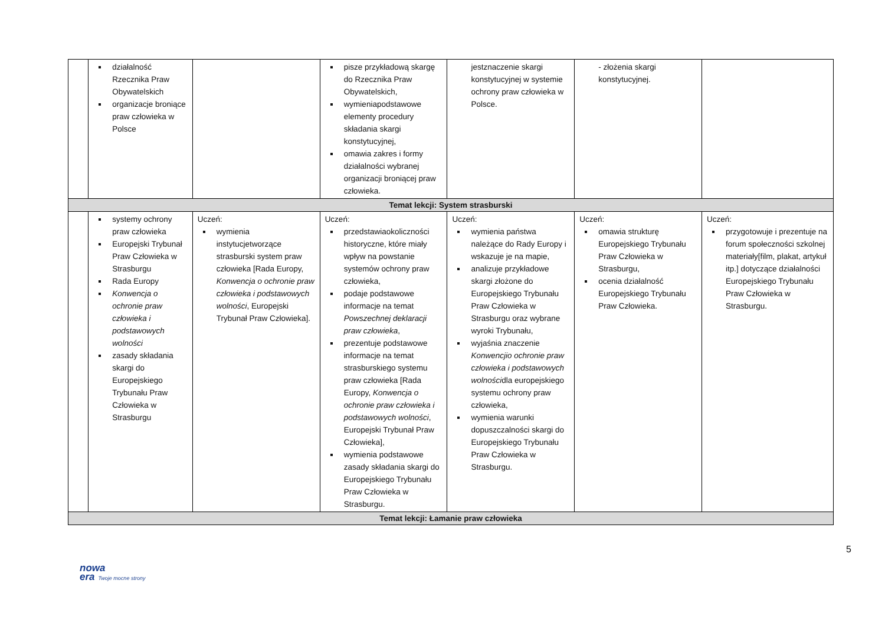| | działalność Rzecznika Praw Obywatelskich organizacje broniące praw człowieka w Polsce | | pisze przykładową skargę do Rzecznika Praw Obywatelskich, wymieniapodstawowe elementy procedury składania skargi konstytucyjnej, omawia zakres i formy działalności wybranej organizacji broniącej praw człowieka. | jestznaczenie skargi konstytucyjnej w systemie ochrony praw człowieka w Polsce. | - złożenia skargi konstytucyjnej. | |
| Temat lekcji: System strasburski | | | | | | |
| | systemy ochrony praw człowieka Europejski Trybunał Praw Człowieka w Strasburgu Rada Europy Konwencja o ochronie praw człowieka i podstawowych wolności zasady składania skargi do Europejskiego Trybunału Praw Człowieka w Strasburgu | Uczeń: wymienia instytucjetworzące strasburski system praw człowieka [Rada Europy, Konwencja o ochronie praw człowieka i podstawowych wolności , Europejski Trybunał Praw Człowieka]. | Uczeń: przedstawiaokoliczności historyczne, które miały wpływ na powstanie systemów ochrony praw człowieka, podaje podstawowe informacje na temat Powszechnej deklaracji praw człowieka , prezentuje podstawowe informacje na temat strasburskiego systemu praw człowieka [Rada Europy, Konwencja o ochronie praw człowieka i podstawowych wolności , Europejski Trybunał Praw Człowieka], wymienia podstawowe zasady składania skargi do Europejskiego Trybunału Praw Człowieka w Strasburgu. | Uczeń: wymienia państwa należące do Rady Europy i wskazuje je na mapie, analizuje przykładowe skargi złożone do Europejskiego Trybunału Praw Człowieka w Strasburgu oraz wybrane wyroki Trybunału, wyjaśnia znaczenie Konwencjio ochronie praw człowieka i podstawowych wolności dla europejskiego systemu ochrony praw człowieka, wymienia warunki dopuszczalności skargi do Europejskiego Trybunału Praw Człowieka w Strasburgu. | Uczeń: omawia strukturę Europejskiego Trybunału Praw Człowieka w Strasburgu, ocenia działalność Europejskiego Trybunału Praw Człowieka. | Uczeń: przygotowuje i prezentuje na forum społeczności szkolnej materiały[film, plakat, artykuł itp.] dotyczące działalności Europejskiego Trybunału Praw Człowieka w Strasburgu. |
| Temat lekcji: Łamanie praw człowieka | | | | | | |
5
nowa
era Twoje mocne strony